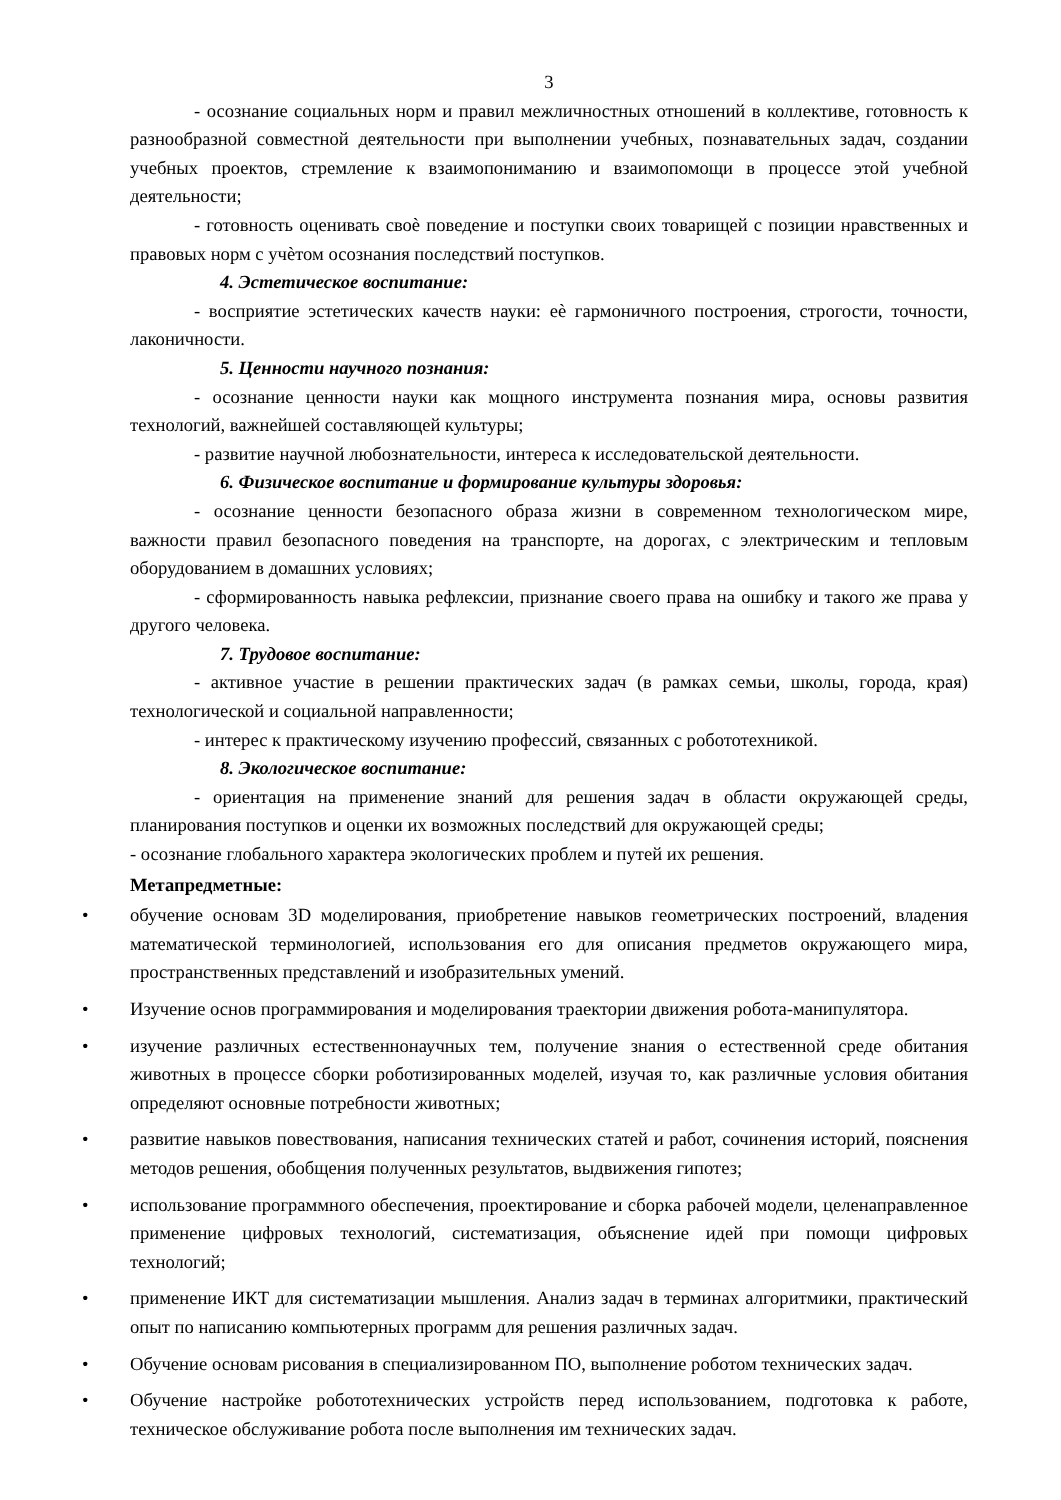3
- осознание социальных норм и правил межличностных отношений в коллективе, готовность к разнообразной совместной деятельности при выполнении учебных, познавательных задач, создании учебных проектов, стремление к взаимопониманию и взаимопомощи в процессе этой учебной деятельности;
- готовность оценивать своѐ поведение и поступки своих товарищей с позиции нравственных и правовых норм с учѐтом осознания последствий поступков.
4. Эстетическое воспитание:
- восприятие эстетических качеств науки: еѐ гармоничного построения, строгости, точности, лаконичности.
5. Ценности научного познания:
- осознание ценности науки как мощного инструмента познания мира, основы развития технологий, важнейшей составляющей культуры;
- развитие научной любознательности, интереса к исследовательской деятельности.
6. Физическое воспитание и формирование культуры здоровья:
- осознание ценности безопасного образа жизни в современном технологическом мире, важности правил безопасного поведения на транспорте, на дорогах, с электрическим и тепловым оборудованием в домашних условиях;
- сформированность навыка рефлексии, признание своего права на ошибку и такого же права у другого человека.
7. Трудовое воспитание:
- активное участие в решении практических задач (в рамках семьи, школы, города, края) технологической и социальной направленности;
- интерес к практическому изучению профессий, связанных с робототехникой.
8. Экологическое воспитание:
- ориентация на применение знаний для решения задач в области окружающей среды, планирования поступков и оценки их возможных последствий для окружающей среды;
- осознание глобального характера экологических проблем и путей их решения.
Метапредметные:
• обучение основам 3D моделирования, приобретение навыков геометрических построений, владения математической терминологией, использования его для описания предметов окружающего мира, пространственных представлений и изобразительных умений.
• Изучение основ программирования и моделирования траектории движения робота-манипулятора.
• изучение различных естественнонаучных тем, получение знания о естественной среде обитания животных в процессе сборки роботизированных моделей, изучая то, как различные условия обитания определяют основные потребности животных;
• развитие навыков повествования, написания технических статей и работ, сочинения историй, пояснения методов решения, обобщения полученных результатов, выдвижения гипотез;
• использование программного обеспечения, проектирование и сборка рабочей модели, целенаправленное применение цифровых технологий, систематизация, объяснение идей при помощи цифровых технологий;
• применение ИКТ для систематизации мышления. Анализ задач в терминах алгоритмики, практический опыт по написанию компьютерных программ для решения различных задач.
• Обучение основам рисования в специализированном ПО, выполнение роботом технических задач.
• Обучение настройке робототехнических устройств перед использованием, подготовка к работе, техническое обслуживание робота после выполнения им технических задач.